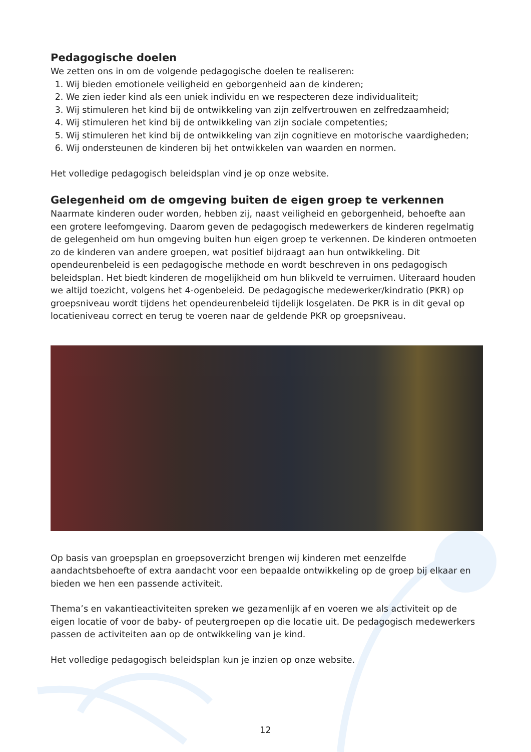Pedagogische doelen
We zetten ons in om de volgende pedagogische doelen te realiseren:
1. Wij bieden emotionele veiligheid en geborgenheid aan de kinderen;
2. We zien ieder kind als een uniek individu en we respecteren deze individualiteit;
3. Wij stimuleren het kind bij de ontwikkeling van zijn zelfvertrouwen en zelfredzaamheid;
4. Wij stimuleren het kind bij de ontwikkeling van zijn sociale competenties;
5. Wij stimuleren het kind bij de ontwikkeling van zijn cognitieve en motorische vaardigheden;
6. Wij ondersteunen de kinderen bij het ontwikkelen van waarden en normen.
Het volledige pedagogisch beleidsplan vind je op onze website.
Gelegenheid om de omgeving buiten de eigen groep te verkennen
Naarmate kinderen ouder worden, hebben zij, naast veiligheid en geborgenheid, behoefte aan een grotere leefomgeving. Daarom geven de pedagogisch medewerkers de kinderen regelmatig de gelegenheid om hun omgeving buiten hun eigen groep te verkennen. De kinderen ontmoeten zo de kinderen van andere groepen, wat positief bijdraagt aan hun ontwikkeling. Dit opendeurenbeleid is een pedagogische methode en wordt beschreven in ons pedagogisch beleidsplan. Het biedt kinderen de mogelijkheid om hun blikveld te verruimen. Uiteraard houden we altijd toezicht, volgens het 4-ogenbeleid. De pedagogische medewerker/kindratio (PKR) op groepsniveau wordt tijdens het opendeurenbeleid tijdelijk losgelaten. De PKR is in dit geval op locatieniveau correct en terug te voeren naar de geldende PKR op groepsniveau.
Op basis van groepsplan en groepsoverzicht brengen wij kinderen met eenzelfde aandachtsbehoefte of extra aandacht voor een bepaalde ontwikkeling op de groep bij elkaar en bieden we hen een passende activiteit.
Thema’s en vakantieactiviteiten spreken we gezamenlijk af en voeren we als activiteit op de eigen locatie of voor de baby- of peutergroepen op die locatie uit. De pedagogisch medewerkers passen de activiteiten aan op de ontwikkeling van je kind.
Het volledige pedagogisch beleidsplan kun je inzien op onze website.
12